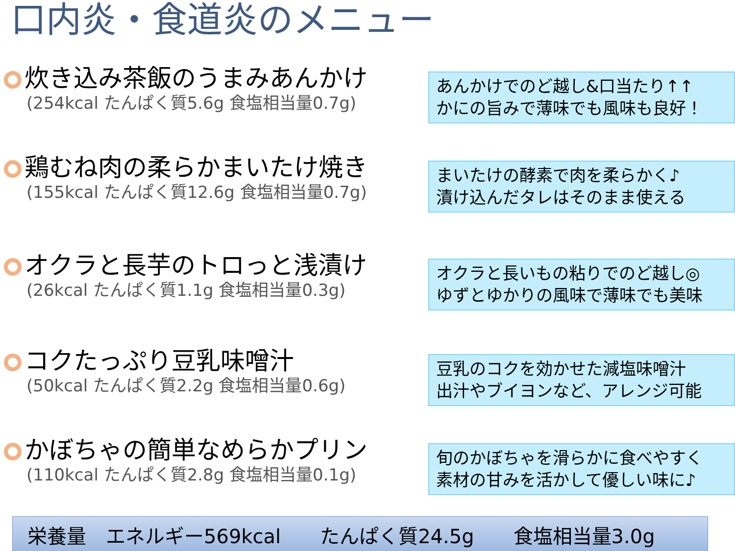口内炎・食道炎のメニュー
炊き込み茶飯のうまみあんかけ
(254kcal たんぱく質5.6g 食塩相当量0.7g)
あんかけでのど越し&口当たり↑↑
かにの旨みで薄味でも風味も良好！
鶏むね肉の柔らかまいたけ焼き
(155kcal たんぱく質12.6g 食塩相当量0.7g)
まいたけの酵素で肉を柔らかく♪
漬け込んだタレはそのまま使える
オクラと長芋のトロっと浅漬け
(26kcal たんぱく質1.1g 食塩相当量0.3g)
オクラと長いもの粘りでのど越し◎
ゆずとゆかりの風味で薄味でも美味
コクたっぷり豆乳味噌汁
(50kcal たんぱく質2.2g 食塩相当量0.6g)
豆乳のコクを効かせた減塩味噌汁
出汁やブイヨンなど、アレンジ可能
かぼちゃの簡単なめらかプリン
(110kcal たんぱく質2.8g 食塩相当量0.1g)
旬のかぼちゃを滑らかに食べやすく
素材の甘みを活かして優しい味に♪
栄養量　エネルギー569kcal　　たんぱく質24.5g　　食塩相当量3.0g